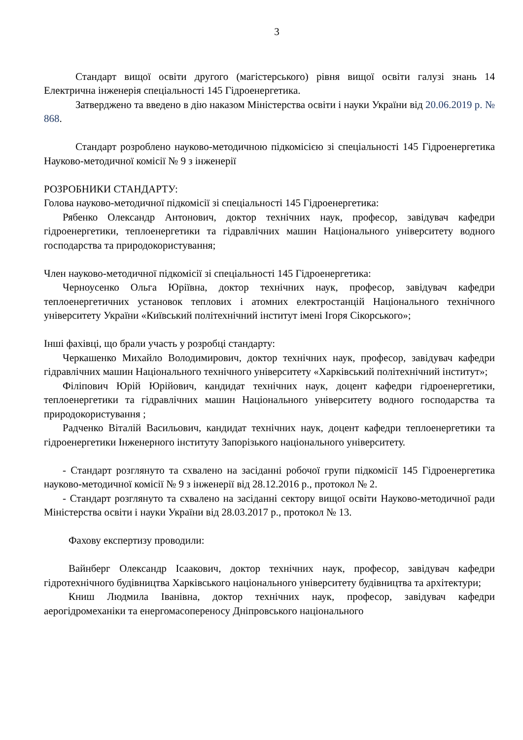3
Стандарт вищої освіти другого (магістерського) рівня вищої освіти галузі знань 14 Електрична інженерія спеціальності 145 Гідроенергетика.
Затверджено та введено в дію наказом Міністерства освіти і науки України від 20.06.2019 р. № 868.
Стандарт розроблено науково-методичною підкомісією зі спеціальності 145 Гідроенергетика Науково-методичної комісії № 9 з інженерії
РОЗРОБНИКИ СТАНДАРТУ:
Голова науково-методичної підкомісії зі спеціальності 145 Гідроенергетика:
Рябенко Олександр Антонович, доктор технічних наук, професор, завідувач кафедри гідроенергетики, теплоенергетики та гідравлічних машин Національного університету водного господарства та природокористування;
Член науково-методичної підкомісії зі спеціальності 145 Гідроенергетика:
Черноусенко Ольга Юріївна, доктор технічних наук, професор, завідувач кафедри теплоенергетичних установок теплових і атомних електростанцій Національного технічного університету України «Київський політехнічний інститут імені Ігоря Сікорського»;
Інші фахівці, що брали участь у розробці стандарту:
Черкашенко Михайло Володимирович, доктор технічних наук, професор, завідувач кафедри гідравлічних машин Національного технічного університету «Харківський політехнічний інститут»;
Філіпович Юрій Юрійович, кандидат технічних наук, доцент кафедри гідроенергетики, теплоенергетики та гідравлічних машин Національного університету водного господарства та природокористування ;
Радченко Віталій Васильович, кандидат технічних наук, доцент кафедри теплоенергетики та гідроенергетики Інженерного інституту Запорізького національного університету.
- Стандарт розглянуто та схвалено на засіданні робочої групи підкомісії 145 Гідроенергетика науково-методичної комісії № 9 з інженерії від 28.12.2016 р., протокол № 2.
- Стандарт розглянуто та схвалено на засіданні сектору вищої освіти Науково-методичної ради Міністерства освіти і науки України від 28.03.2017 р., протокол № 13.
Фахову експертизу проводили:
Вайнберг Олександр Ісаакович, доктор технічних наук, професор, завідувач кафедри гідротехнічного будівництва Харківського національного університету будівництва та архітектури;
Книш Людмила Іванівна, доктор технічних наук, професор, завідувач кафедри аерогідромеханіки та енергомасопереносу Дніпровського національного